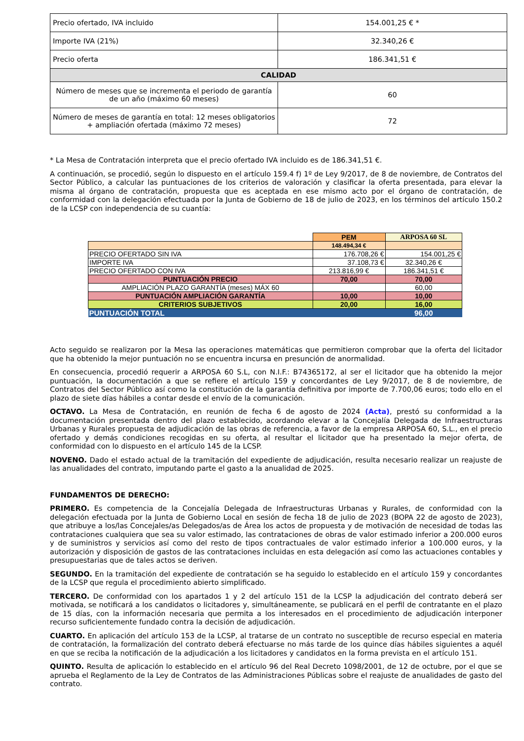| Precio ofertado, IVA incluido | 154.001,25 € * |
| Importe IVA (21%) | 32.340,26 € |
| Precio oferta | 186.341,51 € |
| CALIDAD | |
| Número de meses que se incrementa el periodo de garantía de un año (máximo 60 meses) | 60 |
| Número de meses de garantía en total: 12 meses obligatorios + ampliación ofertada (máximo 72 meses) | 72 |
* La Mesa de Contratación interpreta que el precio ofertado IVA incluido es de 186.341,51 €.
A continuación, se procedió, según lo dispuesto en el artículo 159.4 f) 1º de Ley 9/2017, de 8 de noviembre, de Contratos del Sector Público, a calcular las puntuaciones de los criterios de valoración y clasificar la oferta presentada, para elevar la misma al órgano de contratación, propuesta que es aceptada en ese mismo acto por el órgano de contratación, de conformidad con la delegación efectuada por la Junta de Gobierno de 18 de julio de 2023, en los términos del artículo 150.2 de la LCSP con independencia de su cuantía:
| | PEM | ARPOSA 60 SL |
| | 148.494,34 € | |
| PRECIO OFERTADO SIN IVA | 176.708,26 € | 154.001,25 € |
| IMPORTE IVA | 37.108,73 € | 32.340,26 € |
| PRECIO OFERTADO CON IVA | 213.816,99 € | 186.341,51 € |
| PUNTUACIÓN PRECIO | 70,00 | 70,00 |
| AMPLIACIÓN PLAZO GARANTÍA (meses) MÁX 60 | | 60,00 |
| PUNTUACIÓN AMPLIACIÓN GARANTÍA | 10,00 | 10,00 |
| CRITERIOS SUBJETIVOS | 20,00 | 16,00 |
| PUNTUACIÓN TOTAL | | 96,00 |
Acto seguido se realizaron por la Mesa las operaciones matemáticas que permitieron comprobar que la oferta del licitador que ha obtenido la mejor puntuación no se encuentra incursa en presunción de anormalidad.
En consecuencia, procedió requerir a ARPOSA 60 S.L, con N.I.F.: B74365172, al ser el licitador que ha obtenido la mejor puntuación, la documentación a que se refiere el artículo 159 y concordantes de Ley 9/2017, de 8 de noviembre, de Contratos del Sector Público así como la constitución de la garantía definitiva por importe de 7.700,06 euros; todo ello en el plazo de siete días hábiles a contar desde el envío de la comunicación.
OCTAVO. La Mesa de Contratación, en reunión de fecha 6 de agosto de 2024 (Acta), prestó su conformidad a la documentación presentada dentro del plazo establecido, acordando elevar a la Concejalía Delegada de Infraestructuras Urbanas y Rurales propuesta de adjudicación de las obras de referencia, a favor de la empresa ARPOSA 60, S.L., en el precio ofertado y demás condiciones recogidas en su oferta, al resultar el licitador que ha presentado la mejor oferta, de conformidad con lo dispuesto en el artículo 145 de la LCSP.
NOVENO. Dado el estado actual de la tramitación del expediente de adjudicación, resulta necesario realizar un reajuste de las anualidades del contrato, imputando parte el gasto a la anualidad de 2025.
FUNDAMENTOS DE DERECHO:
PRIMERO. Es competencia de la Concejalía Delegada de Infraestructuras Urbanas y Rurales, de conformidad con la delegación efectuada por la Junta de Gobierno Local en sesión de fecha 18 de julio de 2023 (BOPA 22 de agosto de 2023), que atribuye a los/las Concejales/as Delegados/as de Área los actos de propuesta y de motivación de necesidad de todas las contrataciones cualquiera que sea su valor estimado, las contrataciones de obras de valor estimado inferior a 200.000 euros y de suministros y servicios así como del resto de tipos contractuales de valor estimado inferior a 100.000 euros, y la autorización y disposición de gastos de las contrataciones incluidas en esta delegación así como las actuaciones contables y presupuestarias que de tales actos se deriven.
SEGUNDO. En la tramitación del expediente de contratación se ha seguido lo establecido en el artículo 159 y concordantes de la LCSP que regula el procedimiento abierto simplificado.
TERCERO. De conformidad con los apartados 1 y 2 del artículo 151 de la LCSP la adjudicación del contrato deberá ser motivada, se notificará a los candidatos o licitadores y, simultáneamente, se publicará en el perfil de contratante en el plazo de 15 días, con la información necesaria que permita a los interesados en el procedimiento de adjudicación interponer recurso suficientemente fundado contra la decisión de adjudicación.
CUARTO. En aplicación del artículo 153 de la LCSP, al tratarse de un contrato no susceptible de recurso especial en materia de contratación, la formalización del contrato deberá efectuarse no más tarde de los quince días hábiles siguientes a aquél en que se reciba la notificación de la adjudicación a los licitadores y candidatos en la forma prevista en el artículo 151.
QUINTO. Resulta de aplicación lo establecido en el artículo 96 del Real Decreto 1098/2001, de 12 de octubre, por el que se aprueba el Reglamento de la Ley de Contratos de las Administraciones Públicas sobre el reajuste de anualidades de gasto del contrato.